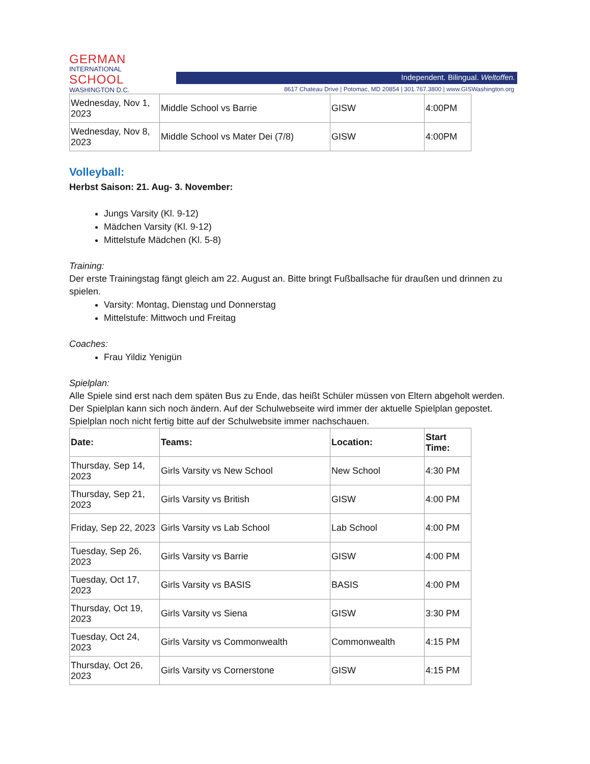GERMAN
INTERNATIONAL
SCHOOL
WASHINGTON D.C.
Independent. Bilingual. Weltoffen.
8617 Chateau Drive | Potomac, MD 20854 | 301.767.3800 | www.GISWashington.org
| Wednesday, Nov 1, 2023 | Middle School vs Barrie | GISW | 4:00PM |
| Wednesday, Nov 8, 2023 | Middle School vs Mater Dei (7/8) | GISW | 4:00PM |
Volleyball:
Herbst Saison: 21. Aug- 3. November:
Jungs Varsity (Kl. 9-12)
Mädchen Varsity (Kl. 9-12)
Mittelstufe Mädchen (Kl. 5-8)
Training:
Der erste Trainingstag fängt gleich am 22. August an. Bitte bringt Fußballsache für draußen und drinnen zu spielen.
Varsity: Montag, Dienstag und Donnerstag
Mittelstufe: Mittwoch und Freitag
Coaches:
Frau Yildiz Yenigün
Spielplan:
Alle Spiele sind erst nach dem späten Bus zu Ende, das heißt Schüler müssen von Eltern abgeholt werden.
Der Spielplan kann sich noch ändern. Auf der Schulwebseite wird immer der aktuelle Spielplan gepostet. Spielplan noch nicht fertig bitte auf der Schulwebsite immer nachschauen.
| Date: | Teams: | Location: | Start Time: |
| --- | --- | --- | --- |
| Thursday, Sep 14, 2023 | Girls Varsity vs New School | New School | 4:30 PM |
| Thursday, Sep 21, 2023 | Girls Varsity vs British | GISW | 4:00 PM |
| Friday, Sep 22, 2023 | Girls Varsity vs Lab School | Lab School | 4:00 PM |
| Tuesday, Sep 26, 2023 | Girls Varsity vs Barrie | GISW | 4:00 PM |
| Tuesday, Oct 17, 2023 | Girls Varsity vs BASIS | BASIS | 4:00 PM |
| Thursday, Oct 19, 2023 | Girls Varsity vs Siena | GISW | 3:30 PM |
| Tuesday, Oct 24, 2023 | Girls Varsity vs Commonwealth | Commonwealth | 4:15 PM |
| Thursday, Oct 26, 2023 | Girls Varsity vs Cornerstone | GISW | 4:15 PM |